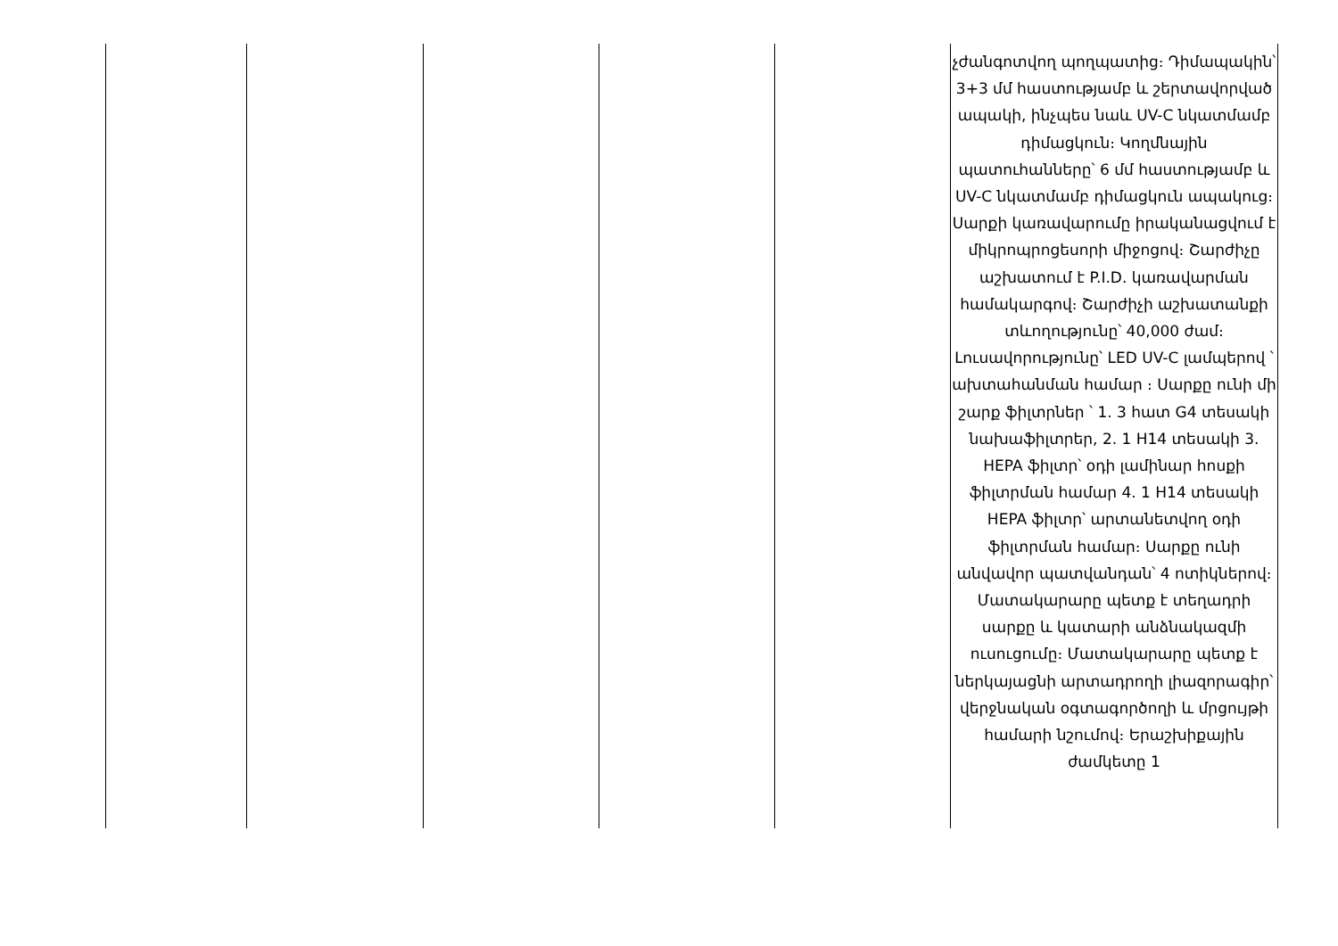| | | | | | չժանգոտվող պողպատից։ Դիմապակին՝ 3+3 մմ հաստությամբ և շերտավորված ապակի, ինչպես նաև UV-C նկատմամբ դիմացկուն։ Կողմնային պատուհանները՝ 6 մմ հաստությամբ և UV-C նկատմամբ դիմացկուն ապակուց։ Սարքի կառավարումը իրականացվում է միկրոպրոցեսորի միջոցով։ Շարժիչը աշխատում է P.I.D. կառավարման համակարգով։ Շարժիչի աշխատանքի տևողությունը՝ 40,000 ժամ։ Լուսավորությունը՝ LED UV-C լամպերով ՝ ախտահանման համար ։ Սարքը ունի մի շարք ֆիլտրներ ՝ 1. 3 հատ G4 տեսակի նախաֆիլտրեր, 2. 1 H14 տեսակի 3. HEPA ֆիլտր՝ օդի լամինար հոսքի ֆիլտրման համար 4. 1 H14 տեսակի HEPA ֆիլտր՝ արտանետվող օդի ֆիլտրման համար։ Սարքը ունի անվավոր պատվանդան՝ 4 ոտիկներով։ Մատակարարը պետք է տեղադրի սարքը և կատարի անձնակազմի ուսուցումը։ Մատակարարը պետք է ներկայացնի արտադրողի լիազորագիր՝ վերջնական օգտագործողի և մրցույթի համարի նշումով։ Երաշխիքային ժամկետը 1 |